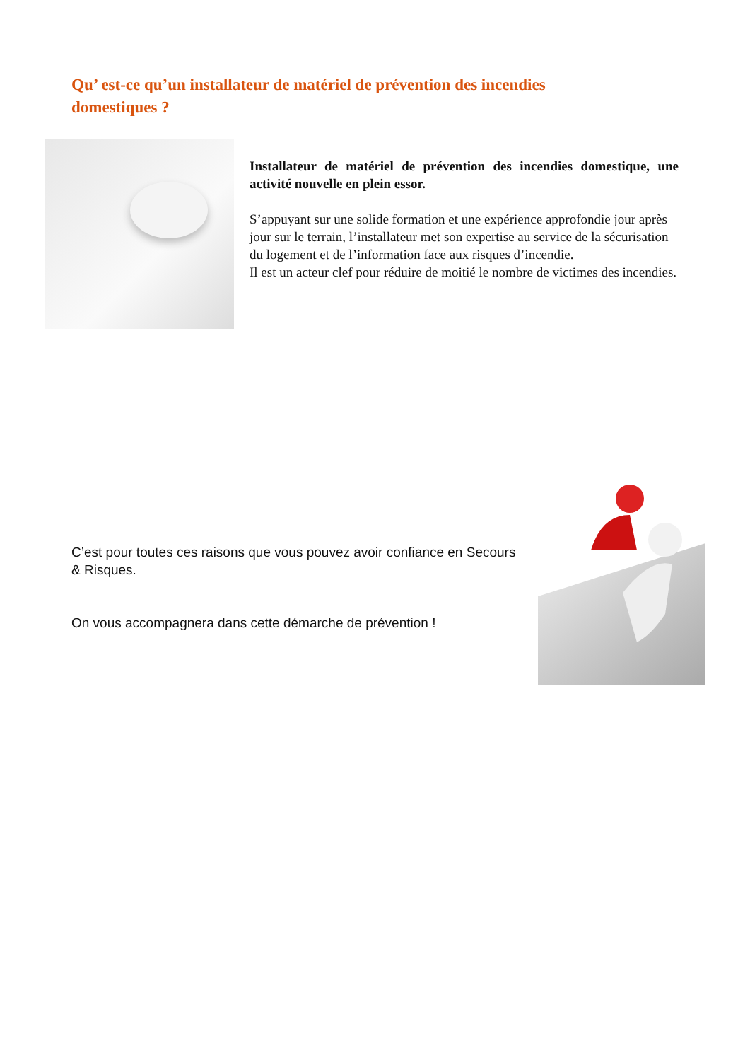Qu’ est-ce qu’un installateur de matériel de prévention des incendies domestiques ?
Installateur de matériel de prévention des incendies domestique, une activité nouvelle en plein essor.
S’appuyant sur une solide formation et une expérience approfondie jour après jour sur le terrain, l’installateur met son expertise au service de la sécurisation du logement et de l’information face aux risques d’incendie.
Il est un acteur clef pour réduire de moitié le nombre de victimes des incendies.
C’est pour toutes ces raisons que vous pouvez avoir confiance en Secours & Risques.
On vous accompagnera dans cette démarche de prévention !